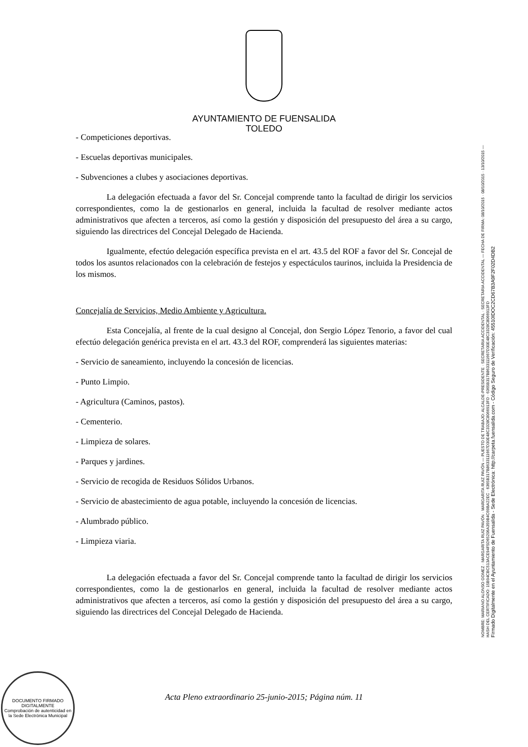AYUNTAMIENTO DE FUENSALIDA
TOLEDO
- Competiciones deportivas.
- Escuelas deportivas municipales.
- Subvenciones a clubes y asociaciones deportivas.
La delegación efectuada a favor del Sr. Concejal comprende tanto la facultad de dirigir los servicios correspondientes, como la de gestionarlos en general, incluida la facultad de resolver mediante actos administrativos que afecten a terceros, así como la gestión y disposición del presupuesto del área a su cargo, siguiendo las directrices del Concejal Delegado de Hacienda.
Igualmente, efectúo delegación específica prevista en el art. 43.5 del ROF a favor del Sr. Concejal de todos los asuntos relacionados con la celebración de festejos y espectáculos taurinos, incluida la Presidencia de los mismos.
Concejalía de Servicios, Medio Ambiente y Agricultura.
Esta Concejalía, al frente de la cual designo al Concejal, don Sergio López Tenorio, a favor del cual efectúo delegación genérica prevista en el art. 43.3 del ROF, comprenderá las siguientes materias:
- Servicio de saneamiento, incluyendo la concesión de licencias.
- Punto Limpio.
- Agricultura (Caminos, pastos).
- Cementerio.
- Limpieza de solares.
- Parques y jardines.
- Servicio de recogida de Residuos Sólidos Urbanos.
- Servicio de abastecimiento de agua potable, incluyendo la concesión de licencias.
- Alumbrado público.
- Limpieza viaria.
La delegación efectuada a favor del Sr. Concejal comprende tanto la facultad de dirigir los servicios correspondientes, como la de gestionarlos en general, incluida la facultad de resolver mediante actos administrativos que afecten a terceros, así como la gestión y disposición del presupuesto del área a su cargo, siguiendo las directrices del Concejal Delegado de Hacienda.
NOMBRE: MARIANO ALONSO GOMEZ · MARGARITA RUIZ PAVÓN · MARGARITA RUIZ PAVÓN — PUESTO DE TRABAJO: ALCALDE-PRESIDENTE · SECRETARIA ACCIDENTAL · SECRETARIA ACCIDENTAL — FECHA DE FIRMA: 08/10/2015 · 08/10/2015 · 13/10/2015 — HASH DEL CERTIFICADO: 15B94CBC513ACE94F5D65206A359B4C69BA22EC · 6365B317B8633111667D30E48C3328C8066913FD · 6365B317B8633111667D30E48C3328C8066913FD
Firmado Digitalmente en el Ayuntamiento de Fuensalida - Sede Electrónica: http://carpeta.fuensalida.com - Código Seguro de Verificación: 45510IDOC2CD67B3A9F2F02D4DB2
DOCUMENTO FIRMADO DIGITALMENTE
Comprobación de autenticidad en la Sede Electrónica Municipal
Acta Pleno extraordinario 25-junio-2015; Página núm. 11